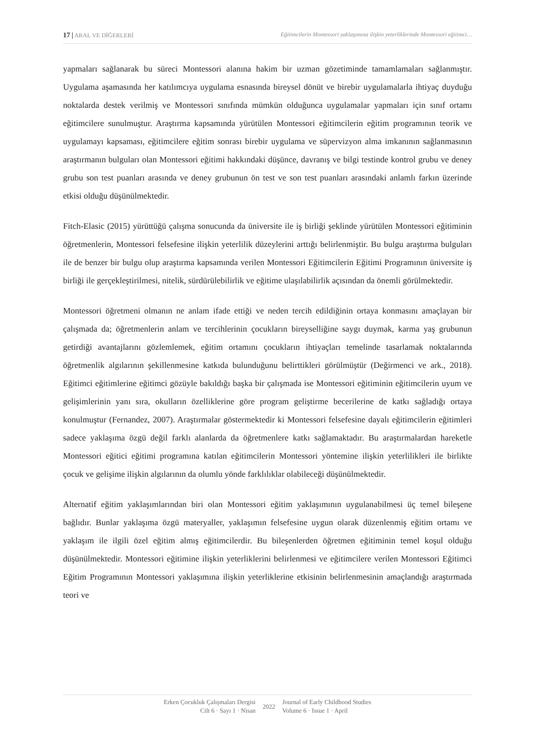17 | ARAL VE DİĞERLERİ Eğitimcilerin Montessori yaklaşımına ilişkin yeterliklerinde Montessori eğitimci…
yapmaları sağlanarak bu süreci Montessori alanına hakim bir uzman gözetiminde tamamlamaları sağlanmıştır. Uygulama aşamasında her katılımcıya uygulama esnasında bireysel dönüt ve birebir uygulamalarla ihtiyaç duyduğu noktalarda destek verilmiş ve Montessori sınıfında mümkün olduğunca uygulamalar yapmaları için sınıf ortamı eğitimcilere sunulmuştur. Araştırma kapsamında yürütülen Montessori eğitimcilerin eğitim programının teorik ve uygulamayı kapsaması, eğitimcilere eğitim sonrası birebir uygulama ve süpervizyon alma imkanının sağlanmasının araştırmanın bulguları olan Montessori eğitimi hakkındaki düşünce, davranış ve bilgi testinde kontrol grubu ve deney grubu son test puanları arasında ve deney grubunun ön test ve son test puanları arasındaki anlamlı farkın üzerinde etkisi olduğu düşünülmektedir.
Fitch-Elasic (2015) yürüttüğü çalışma sonucunda da üniversite ile iş birliği şeklinde yürütülen Montessori eğitiminin öğretmenlerin, Montessori felsefesine ilişkin yeterlilik düzeylerini arttığı belirlenmiştir. Bu bulgu araştırma bulguları ile de benzer bir bulgu olup araştırma kapsamında verilen Montessori Eğitimcilerin Eğitimi Programının üniversite iş birliği ile gerçekleştirilmesi, nitelik, sürdürülebilirlik ve eğitime ulaşılabilirlik açısından da önemli görülmektedir.
Montessori öğretmeni olmanın ne anlam ifade ettiği ve neden tercih edildiğinin ortaya konmasını amaçlayan bir çalışmada da; öğretmenlerin anlam ve tercihlerinin çocukların bireyselliğine saygı duymak, karma yaş grubunun getirdiği avantajlarını gözlemlemek, eğitim ortamını çocukların ihtiyaçları temelinde tasarlamak noktalarında öğretmenlik algılarının şekillenmesine katkıda bulunduğunu belirttikleri görülmüştür (Değirmenci ve ark., 2018). Eğitimci eğitimlerine eğitimci gözüyle bakıldığı başka bir çalışmada ise Montessori eğitiminin eğitimcilerin uyum ve gelişimlerinin yanı sıra, okulların özelliklerine göre program geliştirme becerilerine de katkı sağladığı ortaya konulmuştur (Fernandez, 2007). Araştırmalar göstermektedir ki Montessori felsefesine dayalı eğitimcilerin eğitimleri sadece yaklaşıma özgü değil farklı alanlarda da öğretmenlere katkı sağlamaktadır. Bu araştırmalardan hareketle Montessori eğitici eğitimi programına katılan eğitimcilerin Montessori yöntemine ilişkin yeterlilikleri ile birlikte çocuk ve gelişime ilişkin algılarının da olumlu yönde farklılıklar olabileceği düşünülmektedir.
Alternatif eğitim yaklaşımlarından biri olan Montessori eğitim yaklaşımının uygulanabilmesi üç temel bileşene bağlıdır. Bunlar yaklaşıma özgü materyaller, yaklaşımın felsefesine uygun olarak düzenlenmiş eğitim ortamı ve yaklaşım ile ilgili özel eğitim almış eğitimcilerdir. Bu bileşenlerden öğretmen eğitiminin temel koşul olduğu düşünülmektedir. Montessori eğitimine ilişkin yeterliklerini belirlenmesi ve eğitimcilere verilen Montessori Eğitimci Eğitim Programının Montessori yaklaşımına ilişkin yeterliklerine etkisinin belirlenmesinin amaçlandığı araştırmada teori ve
Erken Çocukluk Çalışmaları Dergisi
Cilt 6 · Sayı 1 · Nisan
2022 Journal of Early Childhood Studies
Volume 6 · Issue 1 · April